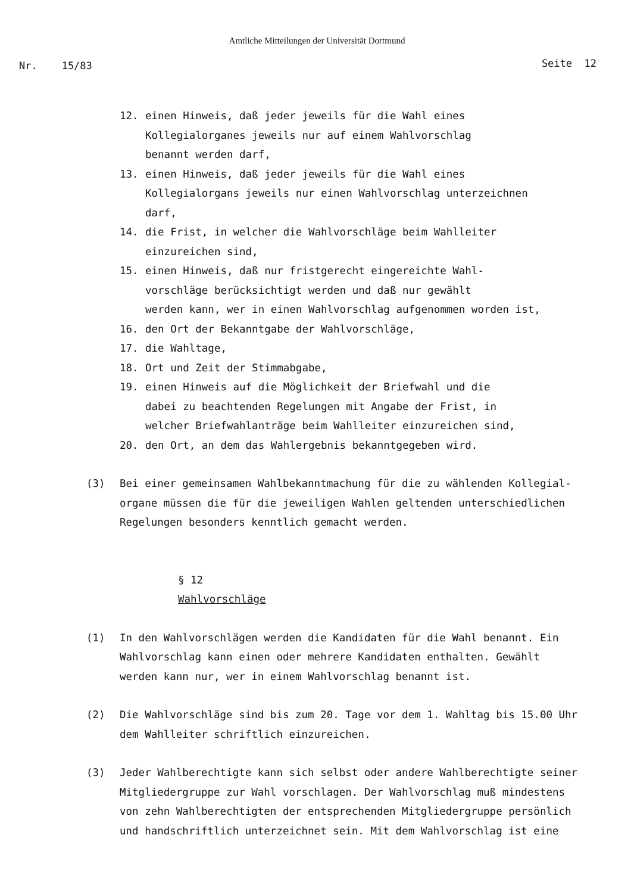Amtliche Mitteilungen der Universität Dortmund
Nr. 15/83 Seite 12
12. einen Hinweis, daß jeder jeweils für die Wahl eines
Kollegialorganes jeweils nur auf einem Wahlvorschlag
benannt werden darf,
13. einen Hinweis, daß jeder jeweils für die Wahl eines
Kollegialorgans jeweils nur einen Wahlvorschlag unterzeichnen
darf,
14. die Frist, in welcher die Wahlvorschläge beim Wahlleiter
einzureichen sind,
15. einen Hinweis, daß nur fristgerecht eingereichte Wahl-
vorschläge berücksichtigt werden und daß nur gewählt
werden kann, wer in einen Wahlvorschlag aufgenommen worden ist,
16. den Ort der Bekanntgabe der Wahlvorschläge,
17. die Wahltage,
18. Ort und Zeit der Stimmabgabe,
19. einen Hinweis auf die Möglichkeit der Briefwahl und die
dabei zu beachtenden Regelungen mit Angabe der Frist, in
welcher Briefwahlanträge beim Wahlleiter einzureichen sind,
20. den Ort, an dem das Wahlergebnis bekanntgegeben wird.
(3) Bei einer gemeinsamen Wahlbekanntmachung für die zu wählenden Kollegial-
organe müssen die für die jeweiligen Wahlen geltenden unterschiedlichen
Regelungen besonders kenntlich gemacht werden.
§ 12
Wahlvorschläge
(1) In den Wahlvorschlägen werden die Kandidaten für die Wahl benannt. Ein
Wahlvorschlag kann einen oder mehrere Kandidaten enthalten. Gewählt
werden kann nur, wer in einem Wahlvorschlag benannt ist.
(2) Die Wahlvorschläge sind bis zum 20. Tage vor dem 1. Wahltag bis 15.00 Uhr
dem Wahlleiter schriftlich einzureichen.
(3) Jeder Wahlberechtigte kann sich selbst oder andere Wahlberechtigte seiner
Mitgliedergruppe zur Wahl vorschlagen. Der Wahlvorschlag muß mindestens
von zehn Wahlberechtigten der entsprechenden Mitgliedergruppe persönlich
und handschriftlich unterzeichnet sein. Mit dem Wahlvorschlag ist eine